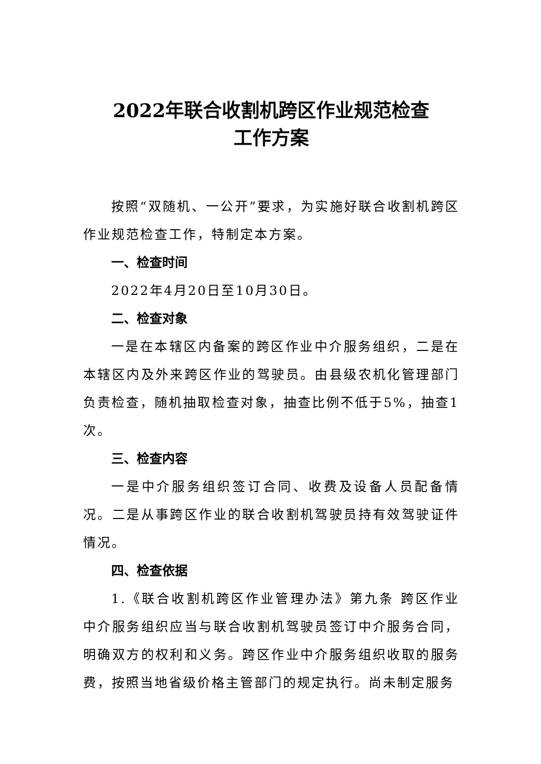2022年联合收割机跨区作业规范检查
工作方案
按照“双随机、一公开”要求，为实施好联合收割机跨区作业规范检查工作，特制定本方案。
一、检查时间
2022年4月20日至10月30日。
二、检查对象
一是在本辖区内备案的跨区作业中介服务组织，二是在本辖区内及外来跨区作业的驾驶员。由县级农机化管理部门负责检查，随机抽取检查对象，抽查比例不低于5%，抽查1次。
三、检查内容
一是中介服务组织签订合同、收费及设备人员配备情况。二是从事跨区作业的联合收割机驾驶员持有效驾驶证件情况。
四、检查依据
1.《联合收割机跨区作业管理办法》第九条 跨区作业中介服务组织应当与联合收割机驾驶员签订中介服务合同，明确双方的权利和义务。跨区作业中介服务组织收取的服务费，按照当地省级价格主管部门的规定执行。尚未制定服务